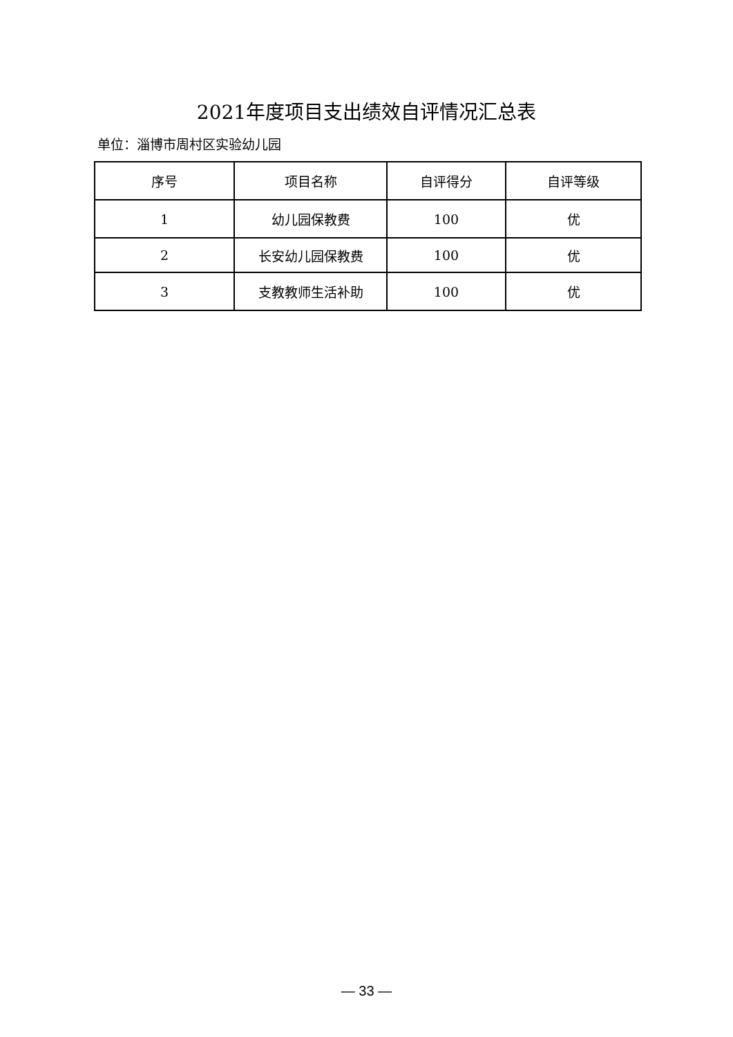2021年度项目支出绩效自评情况汇总表
单位：淄博市周村区实验幼儿园
| 序号 | 项目名称 | 自评得分 | 自评等级 |
| --- | --- | --- | --- |
| 1 | 幼儿园保教费 | 100 | 优 |
| 2 | 长安幼儿园保教费 | 100 | 优 |
| 3 | 支教教师生活补助 | 100 | 优 |
— 33 —